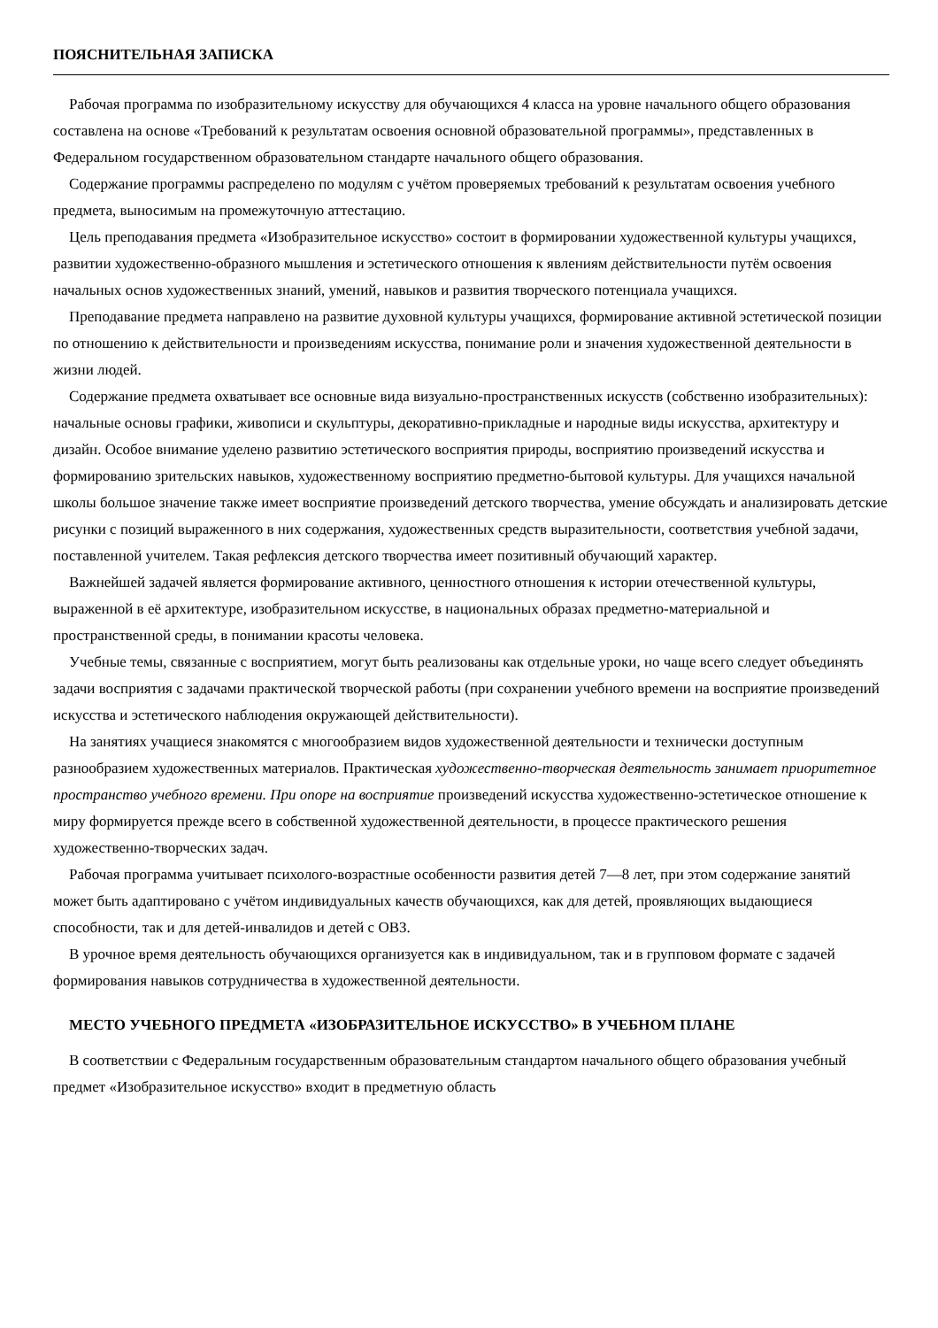ПОЯСНИТЕЛЬНАЯ ЗАПИСКА
Рабочая программа по изобразительному искусству для обучающихся 4 класса на уровне начального общего образования составлена на основе «Требований к результатам освоения основной образовательной программы», представленных в Федеральном государственном образовательном стандарте начального общего образования.
Содержание программы распределено по модулям с учётом проверяемых требований к результатам освоения учебного предмета, выносимым на промежуточную аттестацию.
Цель преподавания предмета «Изобразительное искусство» состоит в формировании художественной культуры учащихся, развитии художественно-образного мышления и эстетического отношения к явлениям действительности путём освоения начальных основ художественных знаний, умений, навыков и развития творческого потенциала учащихся.
Преподавание предмета направлено на развитие духовной культуры учащихся, формирование активной эстетической позиции по отношению к действительности и произведениям искусства, понимание роли и значения художественной деятельности в жизни людей.
Содержание предмета охватывает все основные вида визуально-пространственных искусств (собственно изобразительных): начальные основы графики, живописи и скульптуры, декоративно-прикладные и народные виды искусства, архитектуру и дизайн. Особое внимание уделено развитию эстетического восприятия природы, восприятию произведений искусства и формированию зрительских навыков, художественному восприятию предметно-бытовой культуры. Для учащихся начальной школы большое значение также имеет восприятие произведений детского творчества, умение обсуждать и анализировать детские рисунки с позиций выраженного в них содержания, художественных средств выразительности, соответствия учебной задачи, поставленной учителем. Такая рефлексия детского творчества имеет позитивный обучающий характер.
Важнейшей задачей является формирование активного, ценностного отношения к истории отечественной культуры, выраженной в её архитектуре, изобразительном искусстве, в национальных образах предметно-материальной и пространственной среды, в понимании красоты человека.
Учебные темы, связанные с восприятием, могут быть реализованы как отдельные уроки, но чаще всего следует объединять задачи восприятия с задачами практической творческой работы (при сохранении учебного времени на восприятие произведений искусства и эстетического наблюдения окружающей действительности).
На занятиях учащиеся знакомятся с многообразием видов художественной деятельности и технически доступным разнообразием художественных материалов. Практическая художественно-творческая деятельность занимает приоритетное пространство учебного времени. При опоре на восприятие произведений искусства художественно-эстетическое отношение к миру формируется прежде всего в собственной художественной деятельности, в процессе практического решения художественно-творческих задач.
Рабочая программа учитывает психолого-возрастные особенности развития детей 7—8 лет, при этом содержание занятий может быть адаптировано с учётом индивидуальных качеств обучающихся, как для детей, проявляющих выдающиеся способности, так и для детей-инвалидов и детей с ОВЗ.
В урочное время деятельность обучающихся организуется как в индивидуальном, так и в групповом формате с задачей формирования навыков сотрудничества в художественной деятельности.
МЕСТО УЧЕБНОГО ПРЕДМЕТА «ИЗОБРАЗИТЕЛЬНОЕ ИСКУССТВО» В УЧЕБНОМ ПЛАНЕ
В соответствии с Федеральным государственным образовательным стандартом начального общего образования учебный предмет «Изобразительное искусство» входит в предметную область